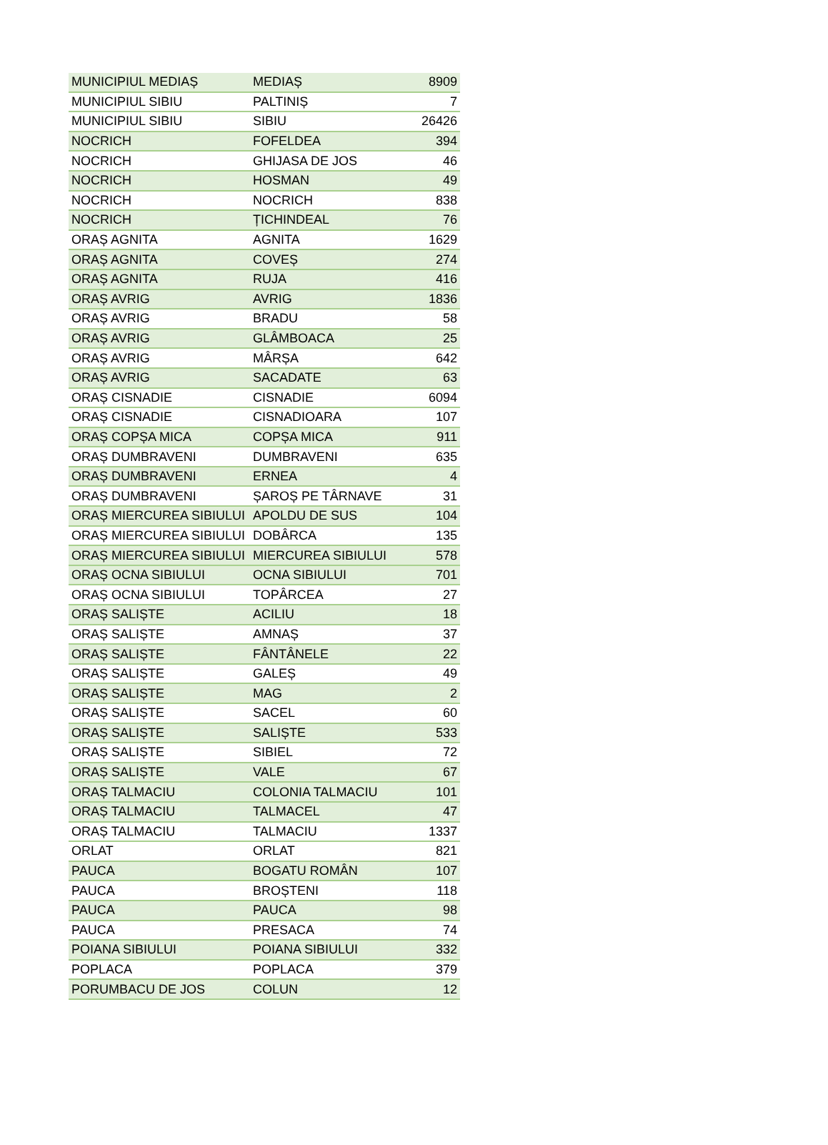| MUNICIPIUL MEDIAȘ | MEDIAȘ | 8909 |
| MUNICIPIUL SIBIU | PALTINIȘ | 7 |
| MUNICIPIUL SIBIU | SIBIU | 26426 |
| NOCRICH | FOFELDEA | 394 |
| NOCRICH | GHIJASA DE JOS | 46 |
| NOCRICH | HOSMAN | 49 |
| NOCRICH | NOCRICH | 838 |
| NOCRICH | ȚICHINDEAL | 76 |
| ORAȘ AGNITA | AGNITA | 1629 |
| ORAȘ AGNITA | COVEȘ | 274 |
| ORAȘ AGNITA | RUJA | 416 |
| ORAȘ AVRIG | AVRIG | 1836 |
| ORAȘ AVRIG | BRADU | 58 |
| ORAȘ AVRIG | GLÂMBOACA | 25 |
| ORAȘ AVRIG | MÂRȘA | 642 |
| ORAȘ AVRIG | SACADATE | 63 |
| ORAȘ CISNADIE | CISNADIE | 6094 |
| ORAȘ CISNADIE | CISNADIOARA | 107 |
| ORAȘ COPȘA MICA | COPȘA MICA | 911 |
| ORAȘ DUMBRAVENI | DUMBRAVENI | 635 |
| ORAȘ DUMBRAVENI | ERNEA | 4 |
| ORAȘ DUMBRAVENI | ȘAROȘ PE TÂRNAVE | 31 |
| ORAȘ MIERCUREA SIBIULUI | APOLDU DE SUS | 104 |
| ORAȘ MIERCUREA SIBIULUI | DOBÂRCA | 135 |
| ORAȘ MIERCUREA SIBIULUI | MIERCUREA SIBIULUI | 578 |
| ORAȘ OCNA SIBIULUI | OCNA SIBIULUI | 701 |
| ORAȘ OCNA SIBIULUI | TOPÂRCEA | 27 |
| ORAȘ SALIȘTE | ACILIU | 18 |
| ORAȘ SALIȘTE | AMNAȘ | 37 |
| ORAȘ SALIȘTE | FÂNTÂNELE | 22 |
| ORAȘ SALIȘTE | GALEȘ | 49 |
| ORAȘ SALIȘTE | MAG | 2 |
| ORAȘ SALIȘTE | SACEL | 60 |
| ORAȘ SALIȘTE | SALIȘTE | 533 |
| ORAȘ SALIȘTE | SIBIEL | 72 |
| ORAȘ SALIȘTE | VALE | 67 |
| ORAȘ TALMACIU | COLONIA TALMACIU | 101 |
| ORAȘ TALMACIU | TALMACEL | 47 |
| ORAȘ TALMACIU | TALMACIU | 1337 |
| ORLAT | ORLAT | 821 |
| PAUCA | BOGATU ROMÂN | 107 |
| PAUCA | BROȘTENI | 118 |
| PAUCA | PAUCA | 98 |
| PAUCA | PRESACA | 74 |
| POIANA SIBIULUI | POIANA SIBIULUI | 332 |
| POPLACA | POPLACA | 379 |
| PORUMBACU DE JOS | COLUN | 12 |